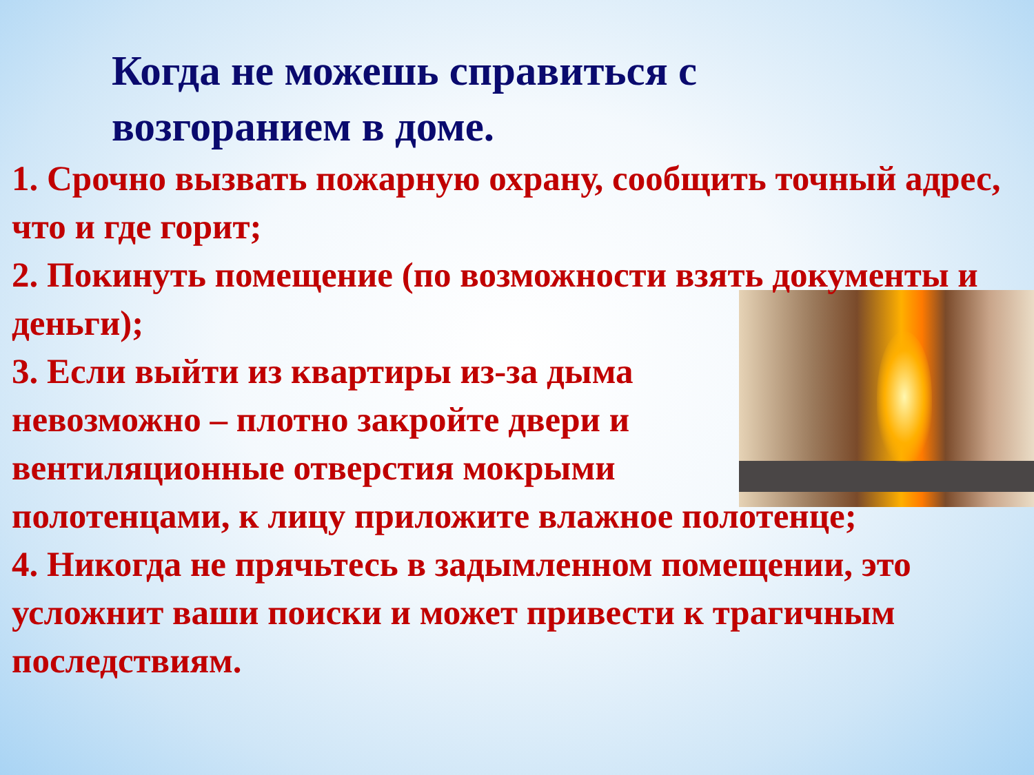Когда не можешь справиться с возгоранием в доме.
1. Срочно вызвать пожарную охрану, сообщить точный адрес, что и где горит;
2. Покинуть помещение (по возможности взять документы и деньги);
3. Если выйти из квартиры из-за дыма
невозможно – плотно закройте двери и
вентиляционные отверстия мокрыми
полотенцами, к лицу приложите влажное полотенце;
4. Никогда не прячьтесь в задымленном помещении, это усложнит ваши поиски и может привести к трагичным последствиям.